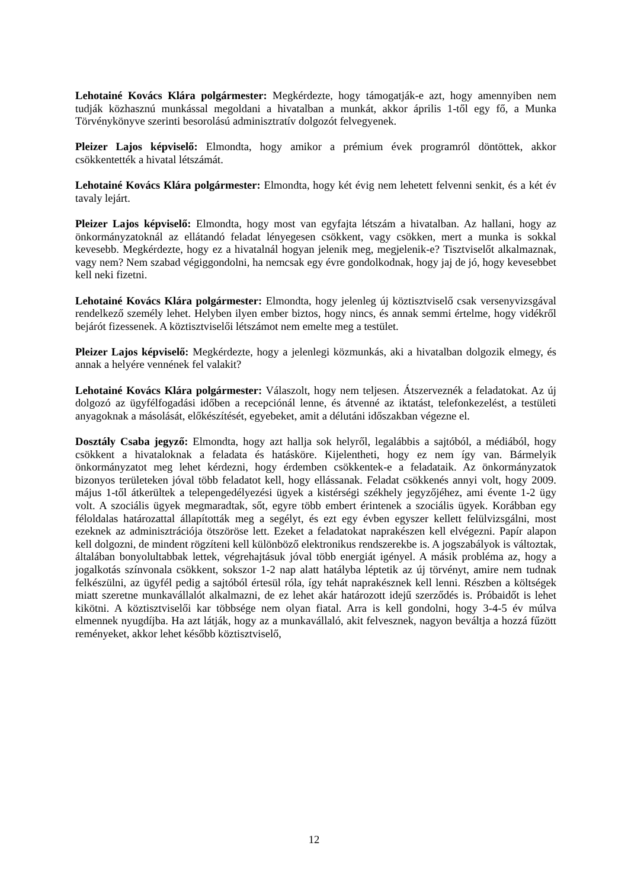Lehotainé Kovács Klára polgármester: Megkérdezte, hogy támogatják-e azt, hogy amennyiben nem tudják közhasznú munkással megoldani a hivatalban a munkát, akkor április 1-től egy fő, a Munka Törvénykönyve szerinti besorolású adminisztratív dolgozót felvegyenek.
Pleizer Lajos képviselő: Elmondta, hogy amikor a prémium évek programról döntöttek, akkor csökkentették a hivatal létszámát.
Lehotainé Kovács Klára polgármester: Elmondta, hogy két évig nem lehetett felvenni senkit, és a két év tavaly lejárt.
Pleizer Lajos képviselő: Elmondta, hogy most van egyfajta létszám a hivatalban. Az hallani, hogy az önkormányzatoknál az ellátandó feladat lényegesen csökkent, vagy csökken, mert a munka is sokkal kevesebb. Megkérdezte, hogy ez a hivatalnál hogyan jelenik meg, megjelenik-e? Tisztviselőt alkalmaznak, vagy nem? Nem szabad végiggondolni, ha nemcsak egy évre gondolkodnak, hogy jaj de jó, hogy kevesebbet kell neki fizetni.
Lehotainé Kovács Klára polgármester: Elmondta, hogy jelenleg új köztisztviselő csak versenyvizsgával rendelkező személy lehet. Helyben ilyen ember biztos, hogy nincs, és annak semmi értelme, hogy vidékről bejárót fizessenek. A köztisztviselői létszámot nem emelte meg a testület.
Pleizer Lajos képviselő: Megkérdezte, hogy a jelenlegi közmunkás, aki a hivatalban dolgozik elmegy, és annak a helyére vennének fel valakit?
Lehotainé Kovács Klára polgármester: Válaszolt, hogy nem teljesen. Átszerveznék a feladatokat. Az új dolgozó az ügyfélfogadási időben a recepciónál lenne, és átvenné az iktatást, telefonkezelést, a testületi anyagoknak a másolását, előkészítését, egyebeket, amit a délutáni időszakban végezne el.
Dosztály Csaba jegyző: Elmondta, hogy azt hallja sok helyről, legalábbis a sajtóból, a médiából, hogy csökkent a hivataloknak a feladata és hatásköre. Kijelentheti, hogy ez nem így van. Bármelyik önkormányzatot meg lehet kérdezni, hogy érdemben csökkentek-e a feladataik. Az önkormányzatok bizonyos területeken jóval több feladatot kell, hogy ellássanak. Feladat csökkenés annyi volt, hogy 2009. május 1-től átkerültek a telepengedélyezési ügyek a kistérségi székhely jegyzőjéhez, ami évente 1-2 ügy volt. A szociális ügyek megmaradtak, sőt, egyre több embert érintenek a szociális ügyek. Korábban egy féloldalas határozattal állapították meg a segélyt, és ezt egy évben egyszer kellett felülvizsgálni, most ezeknek az adminisztrációja ötszöröse lett. Ezeket a feladatokat naprakészen kell elvégezni. Papír alapon kell dolgozni, de mindent rögzíteni kell különböző elektronikus rendszerekbe is. A jogszabályok is változtak, általában bonyolultabbak lettek, végrehajtásuk jóval több energiát igényel. A másik probléma az, hogy a jogalkotás színvonala csökkent, sokszor 1-2 nap alatt hatályba léptetik az új törvényt, amire nem tudnak felkészülni, az ügyfél pedig a sajtóból értesül róla, így tehát naprakésznek kell lenni. Részben a költségek miatt szeretne munkavállalót alkalmazni, de ez lehet akár határozott idejű szerződés is. Próbaidőt is lehet kikötni. A köztisztviselői kar többsége nem olyan fiatal. Arra is kell gondolni, hogy 3-4-5 év múlva elmennek nyugdíjba. Ha azt látják, hogy az a munkavállaló, akit felvesznek, nagyon beváltja a hozzá fűzött reményeket, akkor lehet később köztisztviselő,
12